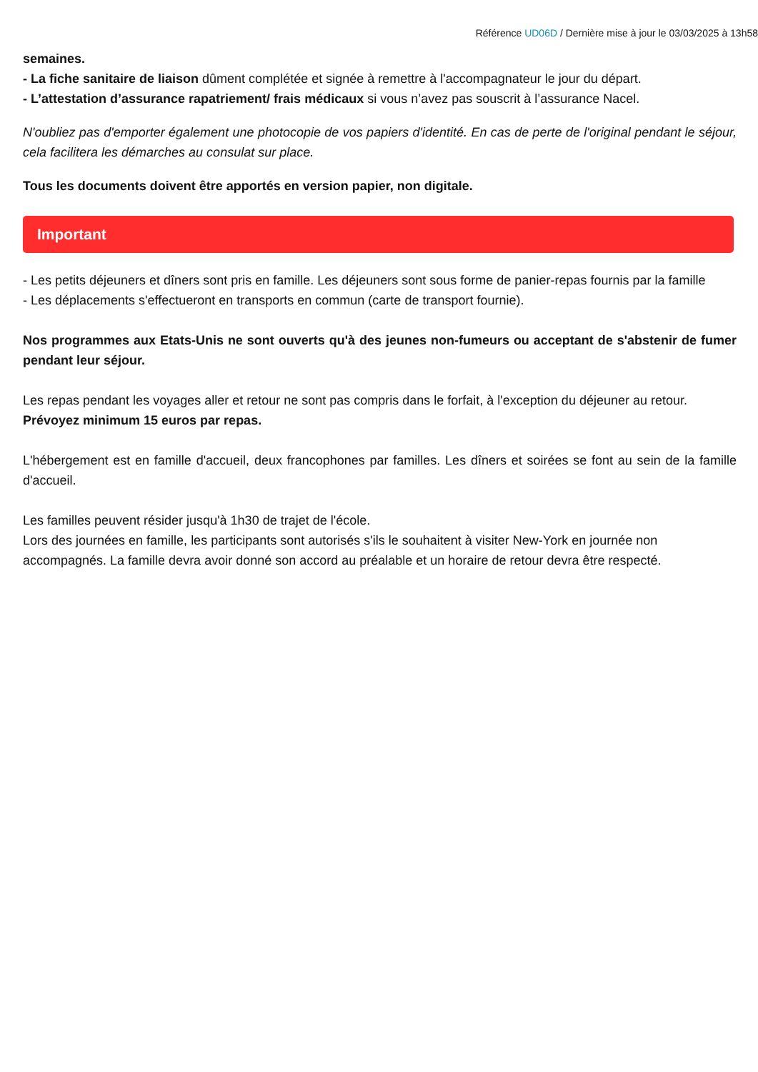Référence UD06D / Dernière mise à jour le 03/03/2025 à 13h58
semaines.
- La fiche sanitaire de liaison dûment complétée et signée à remettre à l'accompagnateur le jour du départ.
- L’attestation d’assurance rapatriement/ frais médicaux si vous n’avez pas souscrit à l’assurance Nacel.
N'oubliez pas d'emporter également une photocopie de vos papiers d'identité. En cas de perte de l'original pendant le séjour, cela facilitera les démarches au consulat sur place.
Tous les documents doivent être apportés en version papier, non digitale.
Important
- Les petits déjeuners et dîners sont pris en famille. Les déjeuners sont sous forme de panier-repas fournis par la famille
- Les déplacements s'effectueront en transports en commun (carte de transport fournie).
Nos programmes aux Etats-Unis ne sont ouverts qu'à des jeunes non-fumeurs ou acceptant de s'abstenir de fumer pendant leur séjour.
Les repas pendant les voyages aller et retour ne sont pas compris dans le forfait, à l'exception du déjeuner au retour. Prévoyez minimum 15 euros par repas.
L'hébergement est en famille d'accueil, deux francophones par familles. Les dîners et soirées se font au sein de la famille d'accueil.
Les familles peuvent résider jusqu'à 1h30 de trajet de l'école.
Lors des journées en famille, les participants sont autorisés s'ils le souhaitent à visiter New-York en journée non accompagnés. La famille devra avoir donné son accord au préalable et un horaire de retour devra être respecté.